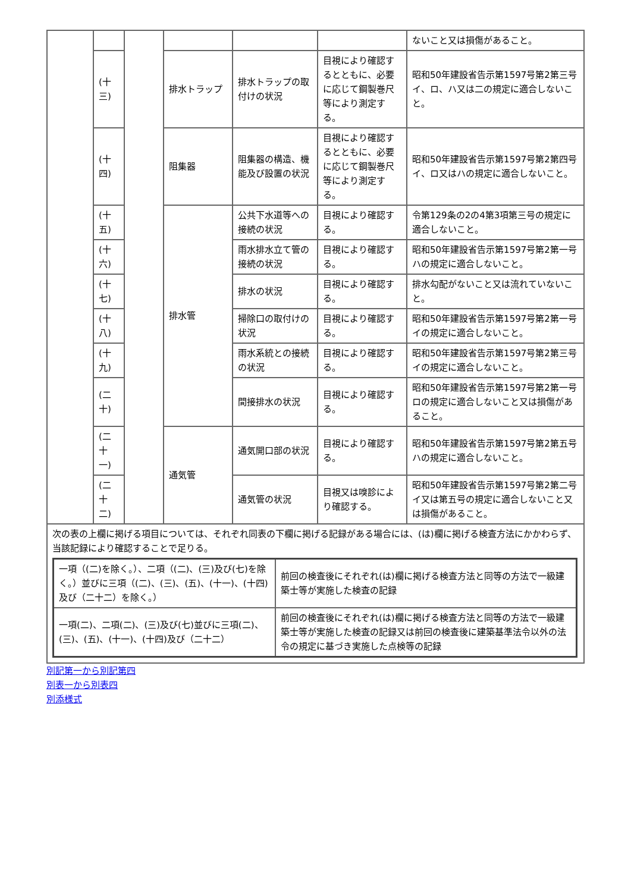| | | | | | | ないこと又は損傷があること。 |
| | (十三) | | 排水トラップ | 排水トラップの取付けの状況 | 目視により確認するとともに、必要に応じて鋼製巻尺等により測定する。 | 昭和50年建設省告示第1597号第2第三号イ、ロ、ハ又は二の規定に適合しないこと。 |
| | (十四) | | 阻集器 | 阻集器の構造、機能及び設置の状況 | 目視により確認するとともに、必要に応じて鋼製巻尺等により測定する。 | 昭和50年建設省告示第1597号第2第四号イ、ロ又はハの規定に適合しないこと。 |
| | (十五) | | 排水管 | 公共下水道等への接続の状況 | 目視により確認する。 | 令第129条の2の4第3項第三号の規定に適合しないこと。 |
| | (十六) | | | 雨水排水立て管の接続の状況 | 目視により確認する。 | 昭和50年建設省告示第1597号第2第一号ハの規定に適合しないこと。 |
| | (十七) | | | 排水の状況 | 目視により確認する。 | 排水勾配がないこと又は流れていないこと。 |
| | (十八) | | | 掃除口の取付けの状況 | 目視により確認する。 | 昭和50年建設省告示第1597号第2第一号イの規定に適合しないこと。 |
| | (十九) | | | 雨水系統との接続の状況 | 目視により確認する。 | 昭和50年建設省告示第1597号第2第三号イの規定に適合しないこと。 |
| | (二十) | | | 間接排水の状況 | 目視により確認する。 | 昭和50年建設省告示第1597号第2第一号ロの規定に適合しないこと又は損傷があること。 |
| | (二十一) | | 通気管 | 通気開口部の状況 | 目視により確認する。 | 昭和50年建設省告示第1597号第2第五号ハの規定に適合しないこと。 |
| | (二十二) | | | 通気管の状況 | 目視又は嗅診により確認する。 | 昭和50年建設省告示第1597号第2第二号イ又は第五号の規定に適合しないこと又は損傷があること。 |
| 次の表の上欄に掲げる項目については、それぞれ同表の下欄に掲げる記録がある場合には、(は)欄に掲げる検査方法にかかわらず、当該記録により確認することで足りる。 / 一項（(二)を除く。）、二項（(二)、(三)及び(七)を除く。）並びに三項（(二)、(三)、(五)、(十一)、(十四)及び（二十二）を除く。） / 前回の検査後にそれぞれ(は)欄に掲げる検査方法と同等の方法で一級建築士等が実施した検査の記録 / / 一項(二)、二項(二)、(三)及び(七)並びに三項(二)、(三)、(五)、(十一)、(十四)及び（二十二） / 前回の検査後にそれぞれ(は)欄に掲げる検査方法と同等の方法で一級建築士等が実施した検査の記録又は前回の検査後に建築基準法令以外の法令の規定に基づき実施した点検等の記録 / | | | | | | |
別記第一から別記第四
別表一から別表四
別添様式